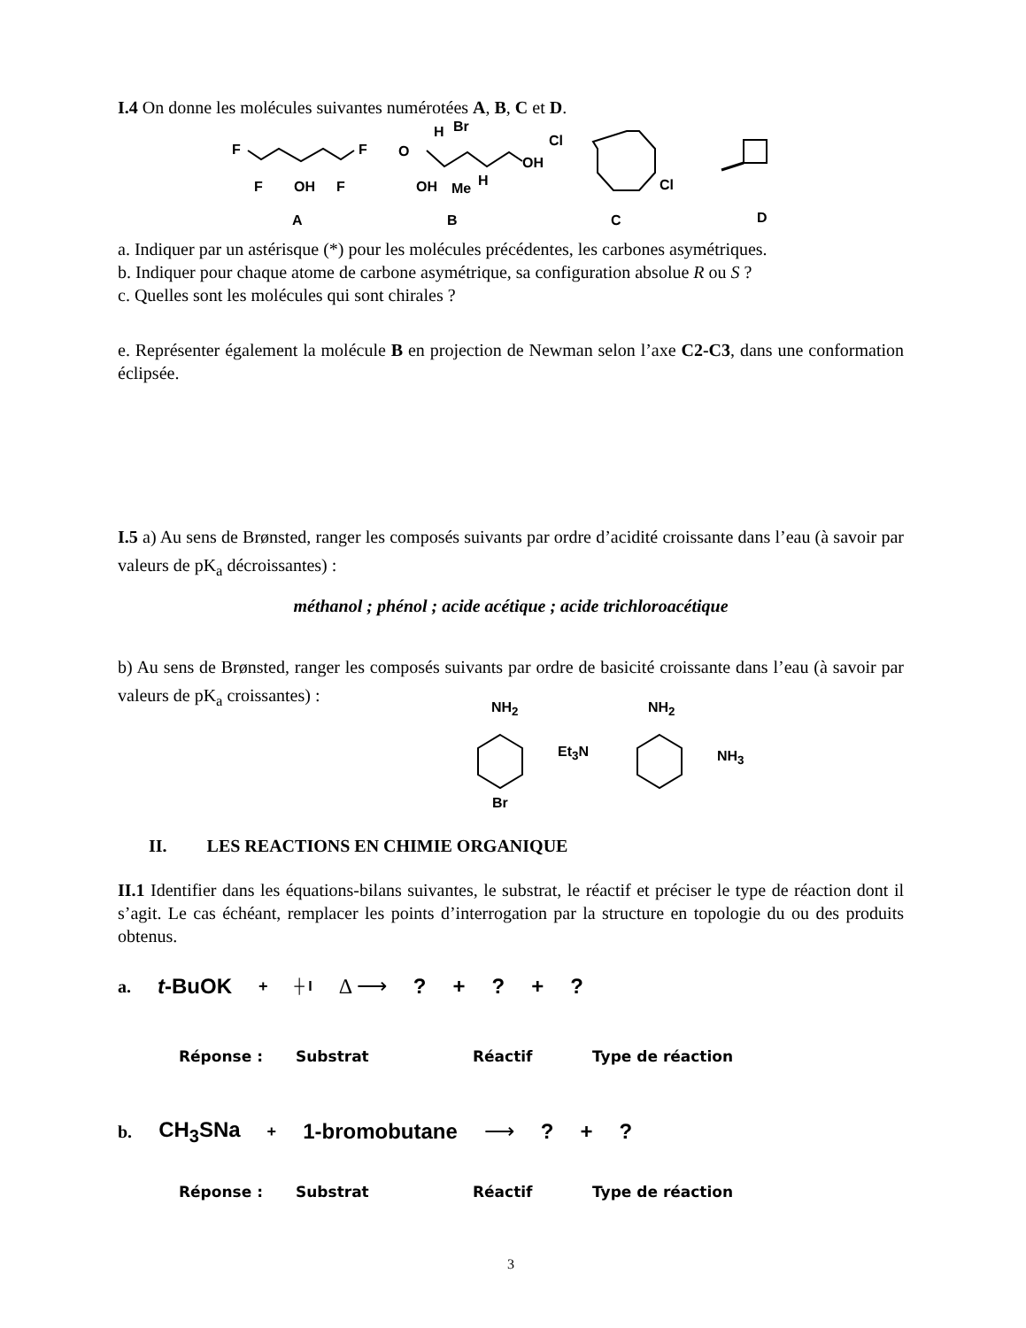I.4 On donne les molécules suivantes numérotées A, B, C et D.
F F
F OH F
H Br
O
OH
OH Me H
Cl
Cl
A B C D
a. Indiquer par un astérisque (*) pour les molécules précédentes, les carbones asymétriques.
b. Indiquer pour chaque atome de carbone asymétrique, sa configuration absolue R ou S ?
c. Quelles sont les molécules qui sont chirales ?
e. Représenter également la molécule B en projection de Newman selon l’axe C2-C3, dans une conformation éclipsée.
I.5 a) Au sens de Brønsted, ranger les composés suivants par ordre d’acidité croissante dans l’eau (à savoir par valeurs de pK<sub>a</sub> décroissantes) :
méthanol ; phénol ; acide acétique ; acide trichloroacétique
b) Au sens de Brønsted, ranger les composés suivants par ordre de basicité croissante dans l’eau (à savoir par valeurs de pK<sub>a</sub> croissantes) :
NH<sub>2</sub>
Et<sub>3</sub>N
NH<sub>2</sub>
NH<sub>3</sub>
Br
II. LES REACTIONS EN CHIMIE ORGANIQUE
II.1 Identifier dans les équations-bilans suivantes, le substrat, le réactif et préciser le type de réaction dont il s’agit. Le cas échéant, remplacer les points d’interrogation par la structure en topologie du ou des produits obtenus.
a. t-BuOK + ┼ I Δ ⟶? +? +?
Réponse : Substrat Réactif Type de réaction
b. CH<sub>3</sub>SNa + 1-bromobutane ⟶? +?
Réponse : Substrat Réactif Type de réaction
3